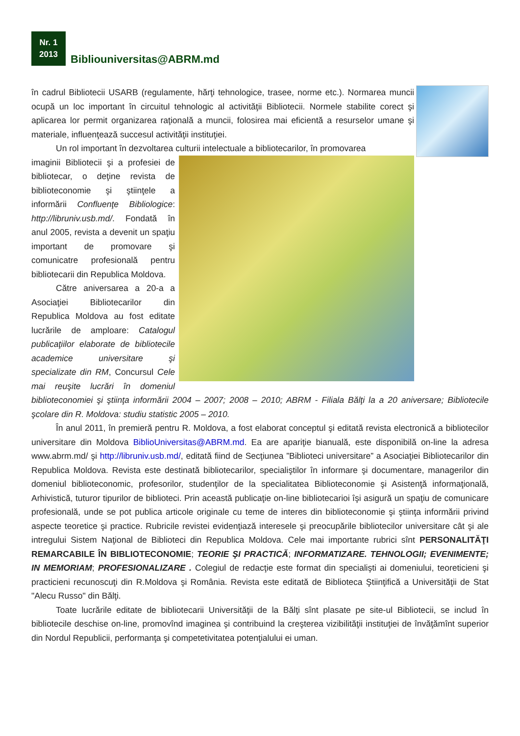Nr. 1
2013
Bibliouniversitas@ABRM.md
în cadrul Bibliotecii USARB (regulamente, hărţi tehnologice, trasee, norme etc.). Normarea muncii ocupă un loc important în circuitul tehnologic al activităţii Bibliotecii. Normele stabilite corect şi aplicarea lor permit organizarea raţională a muncii, folosirea mai eficientă a resurselor umane şi materiale, influenţează succesul activităţii instituţiei.
Un rol important în dezvoltarea culturii intelectuale a bibliotecarilor, în promovarea
imaginii Bibliotecii şi a profesiei de bibliotecar, o deţine revista de biblioteconomie şi ştiinţele a informării Confluenţe Bibliologice: http://libruniv.usb.md/. Fondată în anul 2005, revista a devenit un spaţiu important de promovare şi comunicatre profesională pentru bibliotecarii din Republica Moldova.
Către aniversarea a 20-a a Asociaţiei Bibliotecarilor din Republica Moldova au fost editate lucrările de amploare: Catalogul publicaţiilor elaborate de bibliotecile academice universitare şi specializate din RM, Concursul Cele mai reuşite lucrări în domeniul biblioteconomiei şi ştiinţa informării 2004 – 2007; 2008 – 2010; ABRM - Filiala Bălţi la a 20 aniversare; Bibliotecile şcolare din R. Moldova: studiu statistic 2005 – 2010.
În anul 2011, în premieră pentru R. Moldova, a fost elaborat conceptul şi editată revista electronică a bibliotecilor universitare din Moldova BiblioUniversitas@ABRM.md. Ea are apariţie bianuală, este disponibilă on-line la adresa www.abrm.md/ şi http://libruniv.usb.md/, editată fiind de Secţiunea ”Biblioteci universitare” a Asociaţiei Bibliotecarilor din Republica Moldova. Revista este destinată bibliotecarilor, specialiştilor în informare şi documentare, managerilor din domeniul biblioteconomic, profesorilor, studenţilor de la specialitatea Biblioteconomie şi Asistenţă informaţională, Arhivistică, tuturor tipurilor de biblioteci. Prin această publicaţie on-line bibliotecarioi îşi asigură un spaţiu de comunicare profesională, unde se pot publica articole originale cu teme de interes din biblioteconomie şi ştiinţa informării privind aspecte teoretice şi practice. Rubricile revistei evidenţiază interesele şi preocupările bibliotecilor universitare cât şi ale intregului Sistem Naţional de Biblioteci din Republica Moldova. Cele mai importante rubrici sînt PERSONALITĂŢI REMARCABILE ÎN BIBLIOTECONOMIE; TEORIE ŞI PRACTICĂ; INFORMATIZARE. TEHNOLOGII; EVENIMENTE; IN MEMORIAM; PROFESIONALIZARE . Colegiul de redacţie este format din specialişti ai domeniului, teoreticieni şi practicieni recunoscuţi din R.Moldova şi România. Revista este editată de Biblioteca Ştiinţifică a Universităţii de Stat "Alecu Russo" din Bălţi.
Toate lucrările editate de bibliotecarii Universităţii de la Bălţi sînt plasate pe site-ul Bibliotecii, se includ în bibliotecile deschise on-line, promovînd imaginea şi contribuind la creşterea vizibilităţii instituţiei de învăţămînt superior din Nordul Republicii, performanţa şi competetivitatea potenţialului ei uman.